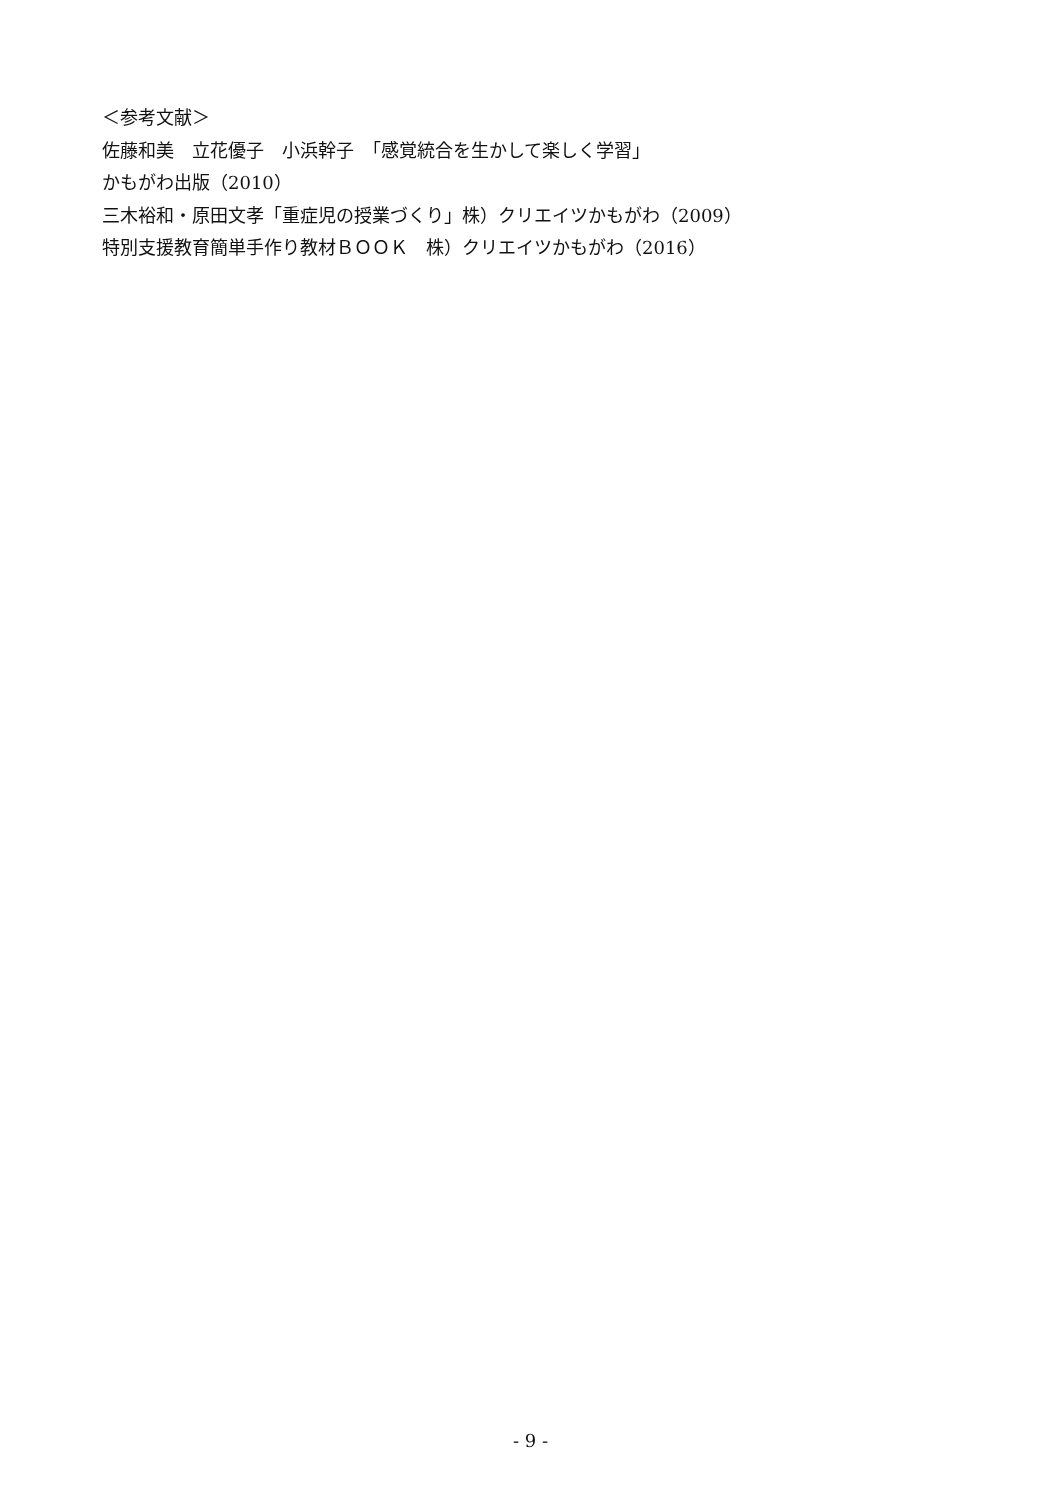＜参考文献＞
佐藤和美　立花優子　小浜幹子　「感覚統合を生かして楽しく学習」
かもがわ出版（2010）
三木裕和・原田文孝「重症児の授業づくり」株）クリエイツかもがわ（2009）
特別支援教育簡単手作り教材ＢＯＯＫ　株）クリエイツかもがわ（2016）
- 9 -